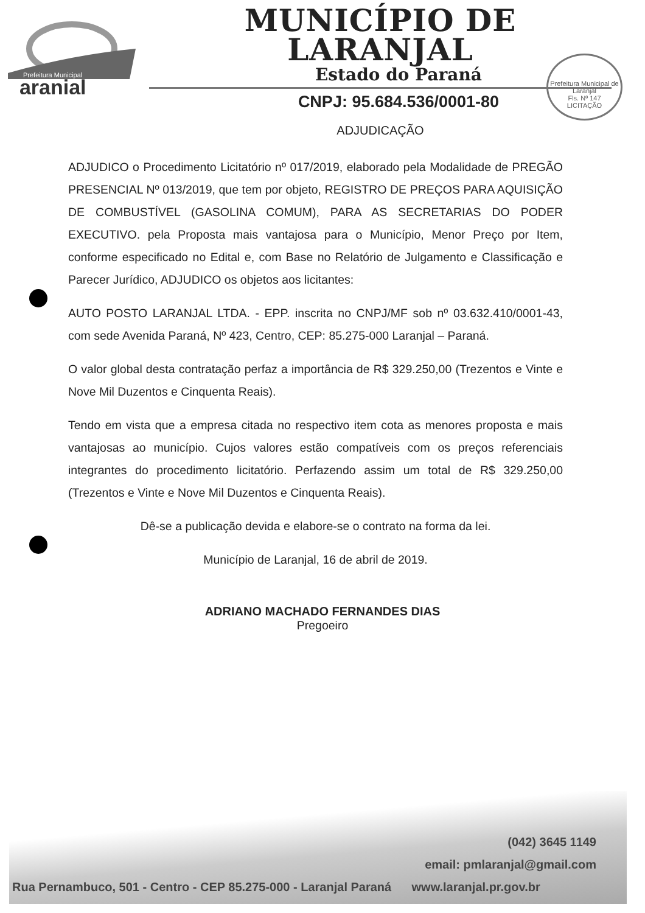Prefeitura Municipal
_aranjal
MUNICÍPIO DE LARANJAL
Estado do Paraná
CNPJ: 95.684.536/0001-80
ADJUDICAÇÃO
Prefeitura Municipal de Laranjal
Fls. Nº 147
LICITAÇÃO
ADJUDICO o Procedimento Licitatório nº 017/2019, elaborado pela Modalidade de PREGÃO PRESENCIAL Nº 013/2019, que tem por objeto, REGISTRO DE PREÇOS PARA AQUISIÇÃO DE COMBUSTÍVEL (GASOLINA COMUM), PARA AS SECRETARIAS DO PODER EXECUTIVO. pela Proposta mais vantajosa para o Município, Menor Preço por Item, conforme especificado no Edital e, com Base no Relatório de Julgamento e Classificação e Parecer Jurídico, ADJUDICO os objetos aos licitantes:
AUTO POSTO LARANJAL LTDA. - EPP. inscrita no CNPJ/MF sob nº 03.632.410/0001-43, com sede Avenida Paraná, Nº 423, Centro, CEP: 85.275-000 Laranjal – Paraná.
O valor global desta contratação perfaz a importância de R$ 329.250,00 (Trezentos e Vinte e Nove Mil Duzentos e Cinquenta Reais).
Tendo em vista que a empresa citada no respectivo item cota as menores proposta e mais vantajosas ao município. Cujos valores estão compatíveis com os preços referenciais integrantes do procedimento licitatório. Perfazendo assim um total de R$ 329.250,00 (Trezentos e Vinte e Nove Mil Duzentos e Cinquenta Reais).
Dê-se a publicação devida e elabore-se o contrato na forma da lei.
Município de Laranjal, 16 de abril de 2019.
ADRIANO MACHADO FERNANDES DIAS
Pregoeiro
(042) 3645 1149
email: pmlaranjal@gmail.com
Rua Pernambuco, 501 - Centro - CEP 85.275-000 - Laranjal Paraná www.laranjal.pr.gov.br